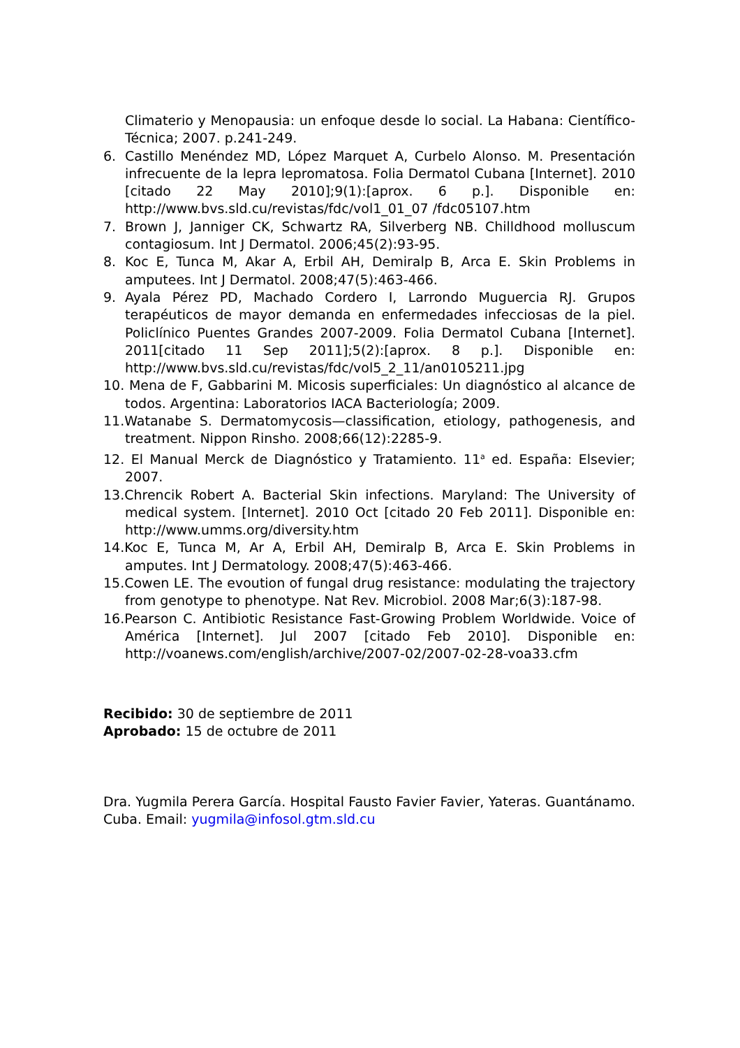Climaterio y Menopausia: un enfoque desde lo social. La Habana: Científico-Técnica; 2007. p.241-249.
6. Castillo Menéndez MD, López Marquet A, Curbelo Alonso. M. Presentación infrecuente de la lepra lepromatosa. Folia Dermatol Cubana [Internet]. 2010 [citado 22 May 2010];9(1):[aprox. 6 p.]. Disponible en: http://www.bvs.sld.cu/revistas/fdc/vol1_01_07 /fdc05107.htm
7. Brown J, Janniger CK, Schwartz RA, Silverberg NB. Chilldhood molluscum contagiosum. Int J Dermatol. 2006;45(2):93-95.
8. Koc E, Tunca M, Akar A, Erbil AH, Demiralp B, Arca E. Skin Problems in amputees. Int J Dermatol. 2008;47(5):463-466.
9. Ayala Pérez PD, Machado Cordero I, Larrondo Muguercia RJ. Grupos terapéuticos de mayor demanda en enfermedades infecciosas de la piel. Policlínico Puentes Grandes 2007-2009. Folia Dermatol Cubana [Internet]. 2011[citado 11 Sep 2011];5(2):[aprox. 8 p.]. Disponible en: http://www.bvs.sld.cu/revistas/fdc/vol5_2_11/an0105211.jpg
10. Mena de F, Gabbarini M. Micosis superficiales: Un diagnóstico al alcance de todos. Argentina: Laboratorios IACA Bacteriología; 2009.
11.Watanabe S. Dermatomycosis—classification, etiology, pathogenesis, and treatment. Nippon Rinsho. 2008;66(12):2285-9.
12. El Manual Merck de Diagnóstico y Tratamiento. 11<sup>a</sup> ed. España: Elsevier; 2007.
13.Chrencik Robert A. Bacterial Skin infections. Maryland: The University of medical system. [Internet]. 2010 Oct [citado 20 Feb 2011]. Disponible en: http://www.umms.org/diversity.htm
14.Koc E, Tunca M, Ar A, Erbil AH, Demiralp B, Arca E. Skin Problems in amputes. Int J Dermatology. 2008;47(5):463-466.
15.Cowen LE. The evoution of fungal drug resistance: modulating the trajectory from genotype to phenotype. Nat Rev. Microbiol. 2008 Mar;6(3):187-98.
16.Pearson C. Antibiotic Resistance Fast-Growing Problem Worldwide. Voice of América [Internet]. Jul 2007 [citado Feb 2010]. Disponible en: http://voanews.com/english/archive/2007-02/2007-02-28-voa33.cfm
Recibido: 30 de septiembre de 2011
Aprobado: 15 de octubre de 2011
Dra. Yugmila Perera García. Hospital Fausto Favier Favier, Yateras. Guantánamo. Cuba. Email: yugmila@infosol.gtm.sld.cu